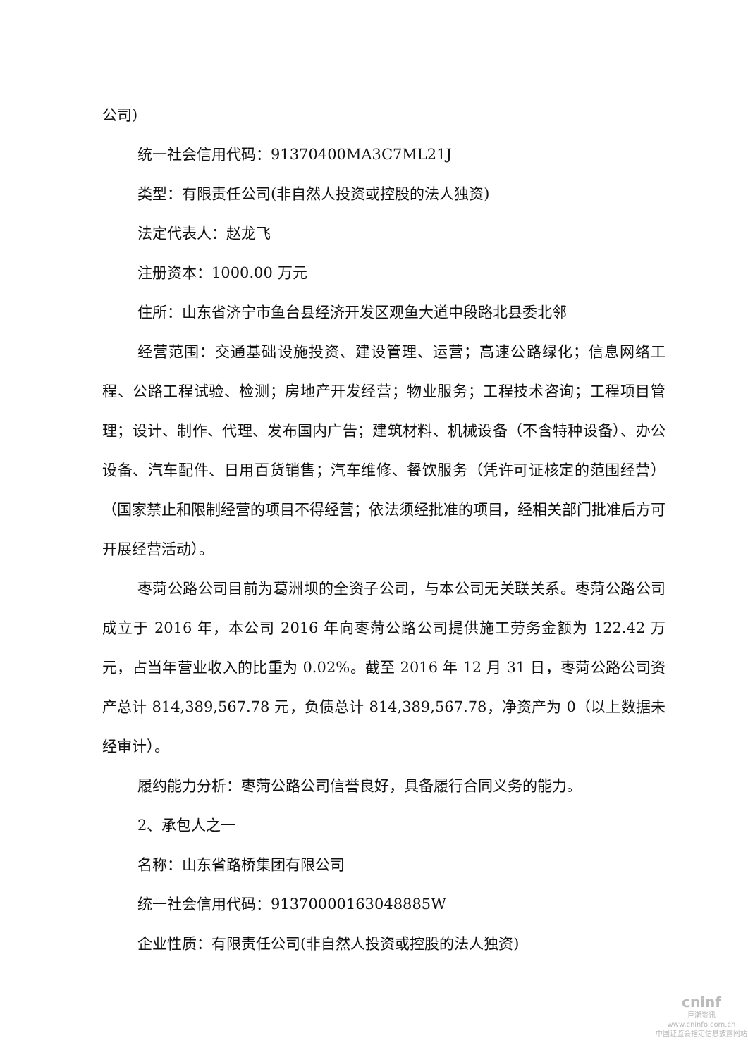公司)
统一社会信用代码：91370400MA3C7ML21J
类型：有限责任公司(非自然人投资或控股的法人独资)
法定代表人：赵龙飞
注册资本：1000.00 万元
住所：山东省济宁市鱼台县经济开发区观鱼大道中段路北县委北邻
经营范围：交通基础设施投资、建设管理、运营；高速公路绿化；信息网络工程、公路工程试验、检测；房地产开发经营；物业服务；工程技术咨询；工程项目管理；设计、制作、代理、发布国内广告；建筑材料、机械设备（不含特种设备）、办公设备、汽车配件、日用百货销售；汽车维修、餐饮服务（凭许可证核定的范围经营）（国家禁止和限制经营的项目不得经营；依法须经批准的项目，经相关部门批准后方可开展经营活动）。
枣菏公路公司目前为葛洲坝的全资子公司，与本公司无关联关系。枣菏公路公司成立于 2016 年，本公司 2016 年向枣菏公路公司提供施工劳务金额为 122.42 万元，占当年营业收入的比重为 0.02%。截至 2016 年 12 月 31 日，枣菏公路公司资产总计 814,389,567.78 元，负债总计 814,389,567.78，净资产为 0（以上数据未经审计）。
履约能力分析：枣菏公路公司信誉良好，具备履行合同义务的能力。
2、承包人之一
名称：山东省路桥集团有限公司
统一社会信用代码：91370000163048885W
企业性质：有限责任公司(非自然人投资或控股的法人独资)
cninf
巨潮资讯
www.cninfo.com.cn
中国证监会指定信息披露网站